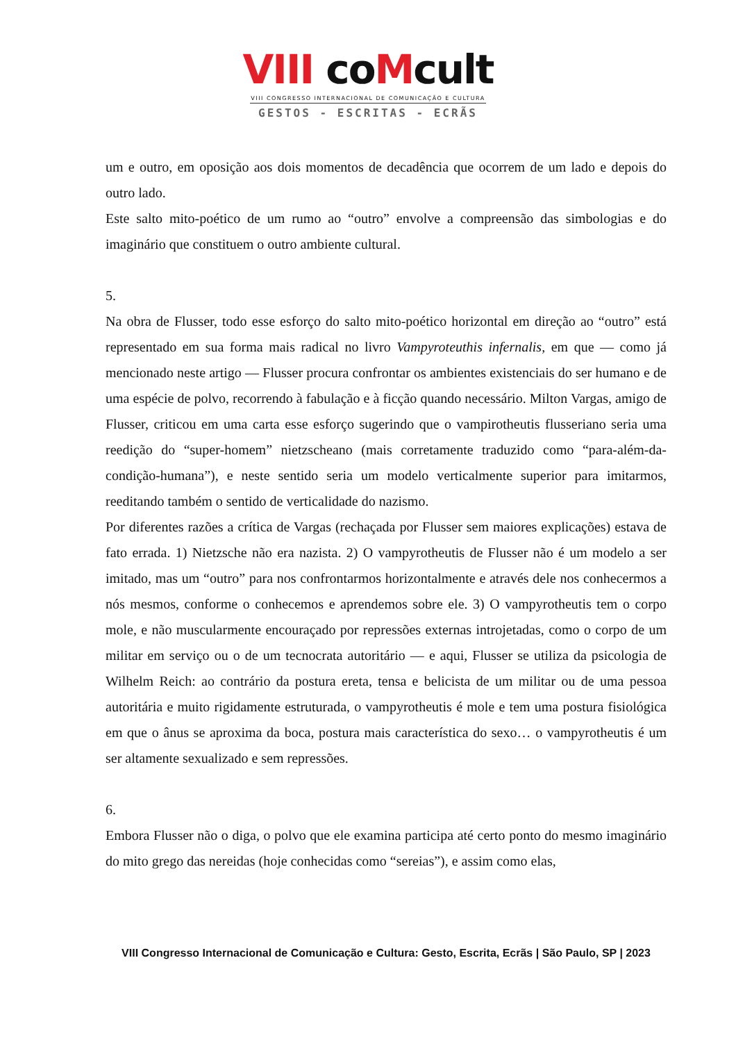VIII coMcult
VIII CONGRESSO INTERNACIONAL DE COMUNICAÇÃO E CULTURA
GESTOS - ESCRITAS - ECRÃS
um e outro, em oposição aos dois momentos de decadência que ocorrem de um lado e depois do outro lado.
Este salto mito-poético de um rumo ao “outro” envolve a compreensão das simbologias e do imaginário que constituem o outro ambiente cultural.
5.
Na obra de Flusser, todo esse esforço do salto mito-poético horizontal em direção ao “outro” está representado em sua forma mais radical no livro Vampyroteuthis infernalis, em que — como já mencionado neste artigo — Flusser procura confrontar os ambientes existenciais do ser humano e de uma espécie de polvo, recorrendo à fabulação e à ficção quando necessário. Milton Vargas, amigo de Flusser, criticou em uma carta esse esforço sugerindo que o vampirotheutis flusseriano seria uma reedição do “super-homem” nietzscheano (mais corretamente traduzido como “para-além-da-condição-humana”), e neste sentido seria um modelo verticalmente superior para imitarmos, reeditando também o sentido de verticalidade do nazismo.
Por diferentes razões a crítica de Vargas (rechaçada por Flusser sem maiores explicações) estava de fato errada. 1) Nietzsche não era nazista. 2) O vampyrotheutis de Flusser não é um modelo a ser imitado, mas um “outro” para nos confrontarmos horizontalmente e através dele nos conhecermos a nós mesmos, conforme o conhecemos e aprendemos sobre ele. 3) O vampyrotheutis tem o corpo mole, e não muscularmente encouraçado por repressões externas introjetadas, como o corpo de um militar em serviço ou o de um tecnocrata autoritário — e aqui, Flusser se utiliza da psicologia de Wilhelm Reich: ao contrário da postura ereta, tensa e belicista de um militar ou de uma pessoa autoritária e muito rigidamente estruturada, o vampyrotheutis é mole e tem uma postura fisiológica em que o ânus se aproxima da boca, postura mais característica do sexo… o vampyrotheutis é um ser altamente sexualizado e sem repressões.
6.
Embora Flusser não o diga, o polvo que ele examina participa até certo ponto do mesmo imaginário do mito grego das nereidas (hoje conhecidas como “sereias”), e assim como elas,
VIII Congresso Internacional de Comunicação e Cultura: Gesto, Escrita, Ecrãs | São Paulo, SP | 2023